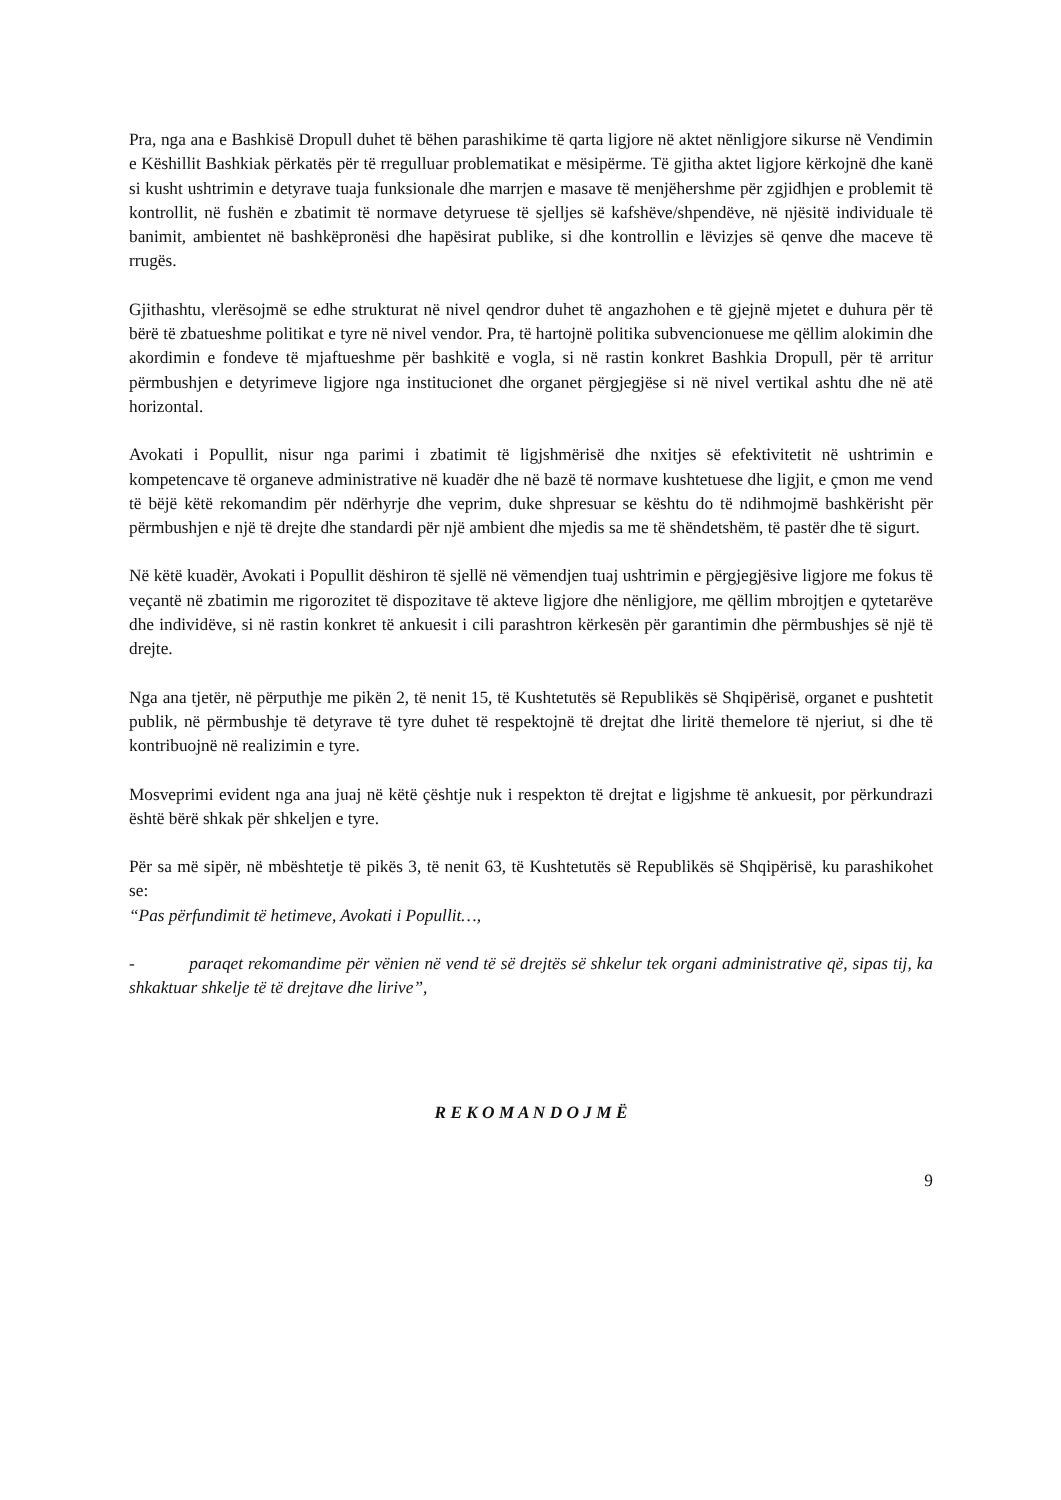Pra, nga ana e Bashkisë Dropull duhet të bëhen parashikime të qarta ligjore në aktet nënligjore sikurse në Vendimin e Këshillit Bashkiak përkatës për të rregulluar problematikat e mësipërme. Të gjitha aktet ligjore kërkojnë dhe kanë si kusht ushtrimin e detyrave tuaja funksionale dhe marrjen e masave të menjëhershme për zgjidhjen e problemit të kontrollit, në fushën e zbatimit të normave detyruese të sjelljes së kafshëve/shpendëve, në njësitë individuale të banimit, ambientet në bashkëpronësi dhe hapësirat publike, si dhe kontrollin e lëvizjes së qenve dhe maceve të rrugës.
Gjithashtu, vlerësojmë se edhe strukturat në nivel qendror duhet të angazhohen e të gjejnë mjetet e duhura për të bërë të zbatueshme politikat e tyre në nivel vendor. Pra, të hartojnë politika subvencionuese me qëllim alokimin dhe akordimin e fondeve të mjaftueshme për bashkitë e vogla, si në rastin konkret Bashkia Dropull, për të arritur përmbushjen e detyrimeve ligjore nga institucionet dhe organet përgjegjëse si në nivel vertikal ashtu dhe në atë horizontal.
Avokati i Popullit, nisur nga parimi i zbatimit të ligjshmërisë dhe nxitjes së efektivitetit në ushtrimin e kompetencave të organeve administrative në kuadër dhe në bazë të normave kushtetuese dhe ligjit, e çmon me vend të bëjë këtë rekomandim për ndërhyrje dhe veprim, duke shpresuar se kështu do të ndihmojmë bashkërisht për përmbushjen e një të drejte dhe standardi për një ambient dhe mjedis sa me të shëndetshëm, të pastër dhe të sigurt.
Në këtë kuadër, Avokati i Popullit dëshiron të sjellë në vëmendjen tuaj ushtrimin e përgjegjësive ligjore me fokus të veçantë në zbatimin me rigorozitet të dispozitave të akteve ligjore dhe nënligjore, me qëllim mbrojtjen e qytetarëve dhe individëve, si në rastin konkret të ankuesit i cili parashtron kërkesën për garantimin dhe përmbushjes së një të drejte.
Nga ana tjetër, në përputhje me pikën 2, të nenit 15, të Kushtetutës së Republikës së Shqipërisë, organet e pushtetit publik, në përmbushje të detyrave të tyre duhet të respektojnë të drejtat dhe liritë themelore të njeriut, si dhe të kontribuojnë në realizimin e tyre.
Mosveprimi evident nga ana juaj në këtë çështje nuk i respekton të drejtat e ligjshme të ankuesit, por përkundrazi është bërë shkak për shkeljen e tyre.
Për sa më sipër, në mbështetje të pikës 3, të nenit 63, të Kushtetutës së Republikës së Shqipërisë, ku parashikohet se:
“Pas përfundimit të hetimeve, Avokati i Popullit…,
- paraqet rekomandime për vënien në vend të së drejtës së shkelur tek organi administrative që, sipas tij, ka shkaktuar shkelje të të drejtave dhe lirive”,
R E K O M A N D O J M Ë
9